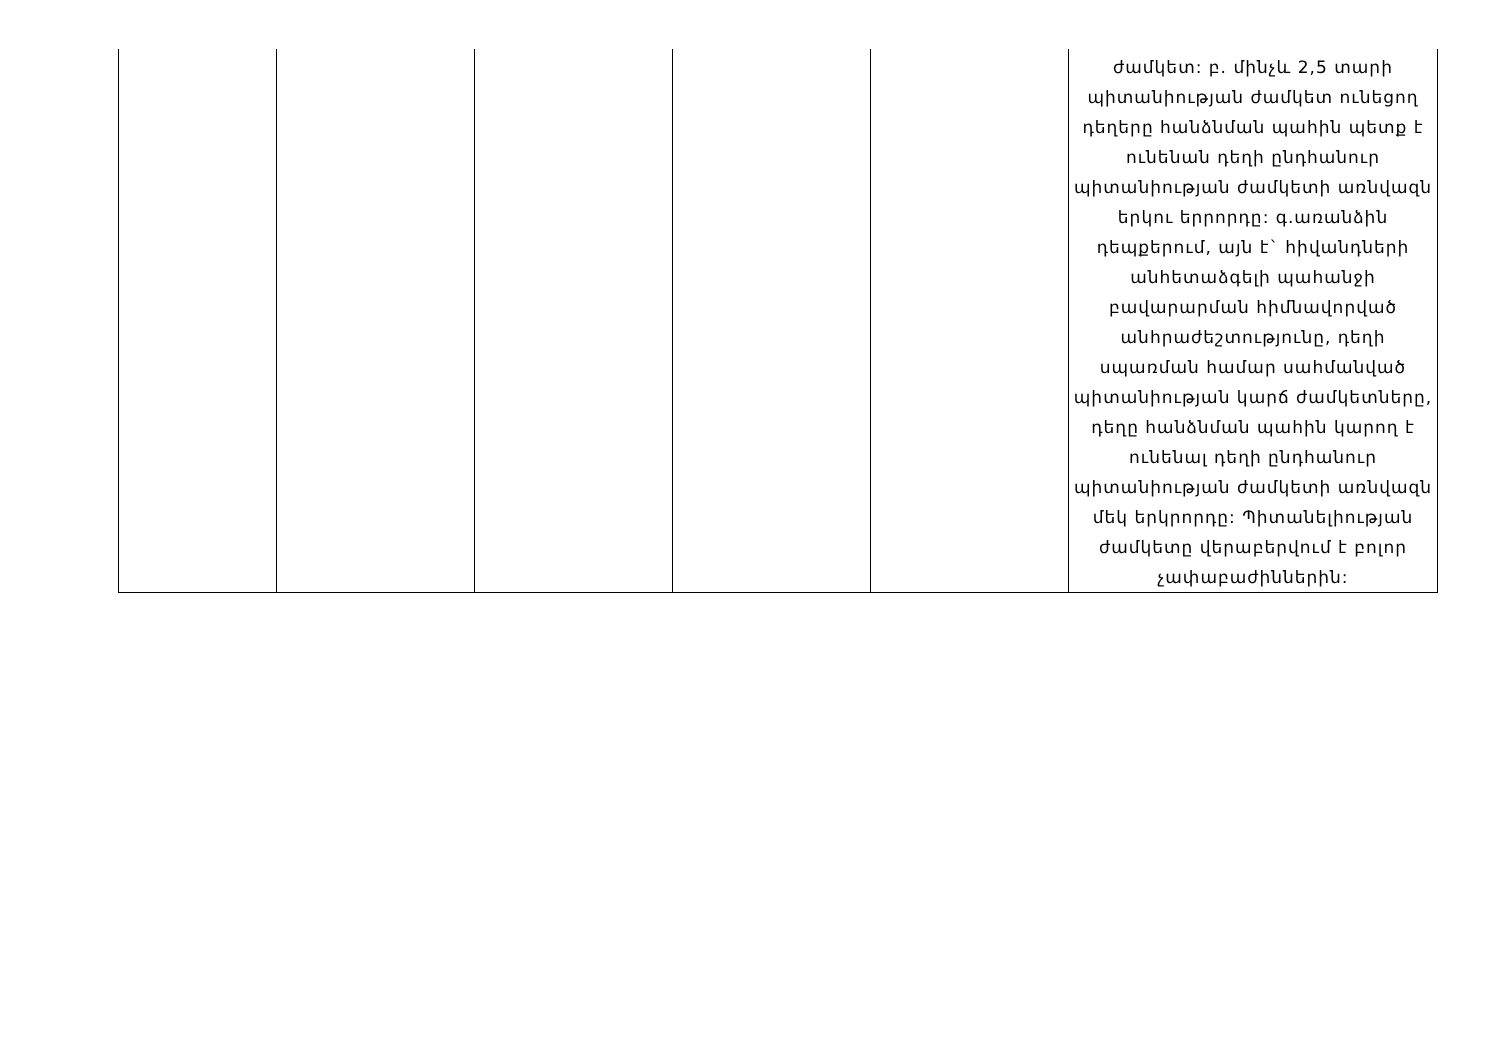| | | | | | ժամկետ: բ. մինչև 2,5 տարի պիտանիության ժամկետ ունեցող դեղերը հանձնման պահին պետք է ունենան դեղի ընդհանուր պիտանիության ժամկետի առնվազն երկու երրորդը: գ.առանձին դեպքերում, այն է` հիվանդների անհետաձգելի պահանջի բավարարման հիմնավորված անհրաժեշտությունը, դեղի սպառման համար սահմանված պիտանիության կարճ ժամկետները, դեղը հանձնման պահին կարող է ունենալ դեղի ընդհանուր պիտանիության ժամկետի առնվազն մեկ երկրորդը: Պիտանելիության ժամկետը վերաբերվում է բոլոր չափաբաժիններին: |